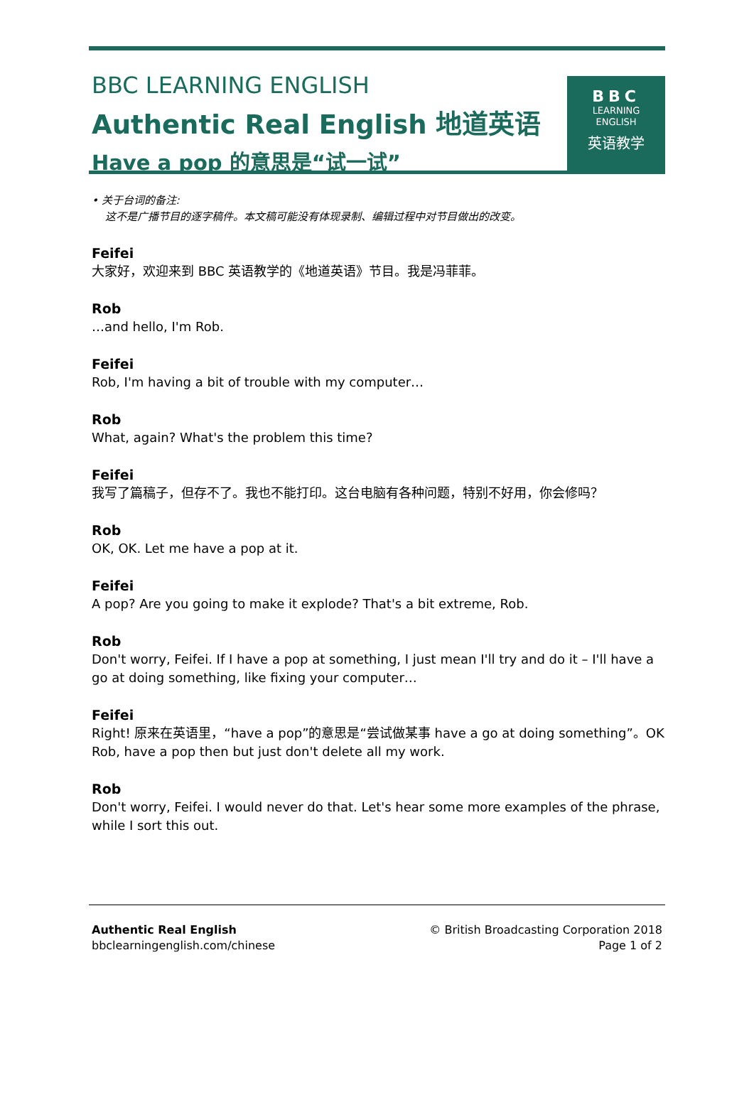BBC LEARNING ENGLISH
Authentic Real English 地道英语
Have a pop 的意思是“试一试”
BBC
LEARNING
ENGLISH
英语教学
• 关于台词的备注:
这不是广播节目的逐字稿件。本文稿可能没有体现录制、编辑过程中对节目做出的改变。
Feifei
大家好，欢迎来到 BBC 英语教学的《地道英语》节目。我是冯菲菲。
Rob
…and hello, I'm Rob.
Feifei
Rob, I'm having a bit of trouble with my computer…
Rob
What, again? What's the problem this time?
Feifei
我写了篇稿子，但存不了。我也不能打印。这台电脑有各种问题，特别不好用，你会修吗？
Rob
OK, OK. Let me have a pop at it.
Feifei
A pop? Are you going to make it explode? That's a bit extreme, Rob.
Rob
Don't worry, Feifei. If I have a pop at something, I just mean I'll try and do it – I'll have a go at doing something, like fixing your computer…
Feifei
Right! 原来在英语里，“have a pop”的意思是“尝试做某事 have a go at doing something”。OK Rob, have a pop then but just don't delete all my work.
Rob
Don't worry, Feifei. I would never do that. Let's hear some more examples of the phrase, while I sort this out.
Authentic Real English
bbclearningenglish.com/chinese
© British Broadcasting Corporation 2018
Page 1 of 2